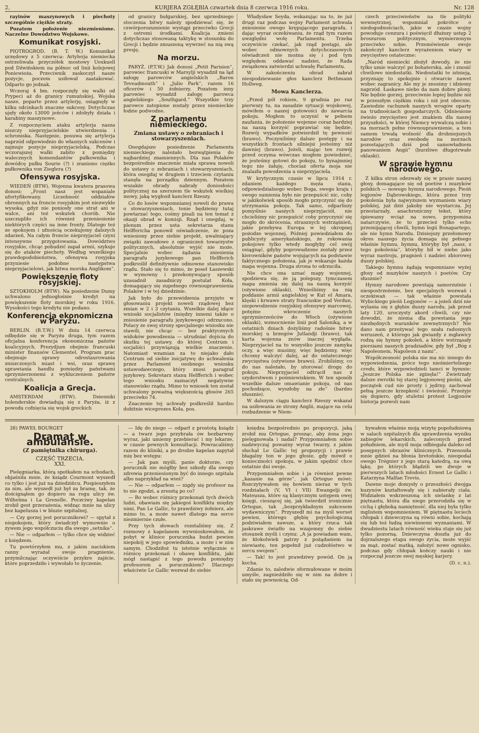2, KURJERA ZGŁĘBIA czwartek dnia 8 czerwca 1916 roku. Nr. 128
rayinów maszynowych i piechoty szczególnie ciężkie straty.
Pozatem położenie niezmienione. Naczelne Dowództwo Wojskowe.
Komunikat rosyjski.
PIOTROGROD. (B. T. W.) Komunikat urzędowy z 5 czerwca: Artylerja niemiecka ostrzeliwała przyczółek mostowy Uexkuell pod Dźwińskiem na północ od linii kolejowej Poniewieża. Przeciwnik zaskoczył nasze pozycje, poczem usiłował zaatakować. Odparto go jednak.
Wczoraj 4 bm. rozpoczęły się walki od Prypeci aż do granicy rumuńskiej. Wojska nasze, poparte przez artylerję, osiągnęły w kilku odcinkach znaczne sukcesy. Dotychczas ujęły około 13000 jeńców i zdobyły działa i karabiny maszynowe.
Z rozpoczęciem ataku artylerja nasza niszczy nieprzyjacielskie utwierdzenia i schroniska. Następnie, posuwa się artylerja naprzód odpowiednio do własnych sukcesów i zajmuje pozycje nieprzyjacielską. Podczas wczorajszej walki zabito z pomiędzy walecznych komendantów pułkownika i dowódcę pułku Sourie (?) i zraniono ciężko pułkownika von Zieglera (?)
Ofensywa rosyjska.
WIEDEŃ (BTW). Wojenna kwatera prasowa donosi: „Front nasz jest wspaniale ufortyfikowany. Liczebność oddziałów obronnych na froncie rosyjskim jest niezwykle wysoka, gdyż nie poniosły one strat ani w walce, ani też wskutek chorób. Nie uszczupliło ich również przeniesienie niektórych części na inne fronty. Dlatego też ze spokojem i ufnością oczekujemy dalszych zdarzeń. Na całym froncie nieprzyjaciel czyni intensywne przygotowania. Dowództwo rosyjskie, chcąc pobudzić zapał armii, szykuje się do ataków piechoty. Według wszelkiego prawdopodobieństwa, ofensywa rosyjska przyniesie podobne następstwa nieprzyjacielowi, jak bitwa morska Anglikom“.
Powiększenie floty rosyjskiej.
SZTOKHOLM (BTW). Na posiedzenie Dumy uchwalono jednogłośnie kredyt na powiększenie floty morskiej w roku 1916. Wysokości tego kredytu nie podano.
Konferencja ekonomiczna w Paryżu.
BERLIN. (B.T.W.) W dniu 14 czerwca odbędzie się w Paryżu druga, tym razem oficjalna konferencja ekonomiczna państw koalicyjnych. Prezydjum obejmie francuski minister finansów Clementel. Program prac obejmuje sprawy odrestaurowania zniszczonych miast i wsi, oraz sprawę uprawiania handlu pomiędzy państwami sprzymierzonemi z wykluczeniem państw centralnych.
Koalicja a Grecja.
AMSTERDAM (BTW). Dzienniki holenderskie dowiadują się z Paryża, iż z powodu cofnięcia się wojsk greckich
od granicy bułgarskiej, bez uprzedniego stoczenia bitwy należy spodziewać się, że czwórporozumienie wystąpi przeciwko Grecji z ostremi środkami. Koalicja zmieni dotychczas stosowaną taktykę w stosunku do Grecji i będzie zmuszoną wywrzeć na nią swą presję.
Na morzu.
PARYŻ. (P.T.W.) Jak donosi „Petit Parisien“, parowiec francuski w Marsylji wysadził na ląd załogę parowców angielskich „Baron Teveadmouth“ i „Julio Park“, razem 16 oficerów i 50 żołnierzy. Pozatem inny parowiec wysadził załogę parowca angielskiego „Southgard.“ Wszystkie trzy parowce zatopione zostały przez niemieckie łodzie podwodne.
Z parlamentu niemieckiego.
Zmiana ustawy o zebraniach i stowarzyszeniach.
Onegdajsze posiedzenie Parlamentu niemieckiego należało bezwątpienia do najbardziej znamiennych. Dla nas Polaków bezpośrednie znaczenie miała sprawa noweli do ustawy o zebraniach i stowarzyszeniach, która onegdaj w drugiem i trzeciem czytaniu stanęła na porządku dziennym. Pozatem wszakże obrady nabrały doniosłości politycznej na szerszem tle wskutek wielkiej mowy, jaką wygłosił kanclerz Rzeszy.
Co do losów wspomnianej noweli do prawa o stowarzyszeniach, tonie będziemy tutaj powtarzać tego, cośmy pisali na ten temat z okazji obrad w komisji. Rząd i onegdaj, w plenum przez usta sekretarza stanu Helffericha ponowił oświadczenie, że poza wniesiony przez siebie projekt, uwalniający związki zawodowe z ograniczeń towarzystw politycznych, absolutnie wyjść nie może. Specjalnie wobec żądania zniesienia paragrafu językowego pan Helfferich podkreślił definitywnie odmowne stanowisko rządu. Stało się to mimo, że poseł Łaszewski w wymowny i przekonywający sposób uzasadnił zasadniczy postulat Koła, domagający się zupełnego równouprawnienia Polaków i w tej dziedzinie.
Jak było do przewidzenia przyjęto w głosowaniu projekt noweli rządowej bez zmian w 2 i 3 czytaniu. Wszelkie dalej idące wnioski socjalistów (między innemi także o zniesienie paragrafu językowego) odrzucono. Polacy ze swej strony specjalnego wniosku nie stawili, nie chcąc — bez praktycznych widoków powodzenia — utrudniać dojścia do skutku tej ustawy, do której Centrum i socjaliści przywiązują wielkie znaczenie. Natomiast wzamian za to niejako dało Centrum od siebie inicjatywę do uchwalenia przez Parlament osobnego wniosku ustawodawczego, który znosi paragraf językowy. Sekretarz stanu Helfferich i wobec tego wniosku zaznaczył negatywne stanowisko rządu. Mimo to wniosek ten został uchwalony poważną większością głosów 265 przeciwko 74.
Znaczenie tej uchwały podkreślił bardzo dobitnie wiceprezes Koła, pos.
Władysław Seyda, wskazując na to, że już drugi raz podczas wojny Parlament uchwala zniesienie owego krępującego paragrafu, i dając wyraz oczekiwaniu, że rząd tym razem uwzględni wolę Parlamentu. Trzeba oczywiście czekać, jak rząd postąpi, ale wobec odmownych dotychczasowych oświadczeń nie można się i pod tym względem oddawać nadziei, że Rada związkowa zatwierdzi uchwałę Parlamentu.
W zakończeniu obrad zabrał niespodziewanie głos kanclerz Bethmann Hollweg.
Mowa Kanclerza.
„Przed pół rokiem, 9 grudnia po raz pierwszy tu, na zasadzie sytuacji wojskowej, mówiłem o naszej gotowości do zawarcia pokoju. Mogłem to uczynić w pełnem zaufaniu, że położenie wojenne coraz bardziej na naszą korzyść poprawiać się będzie. Rozwój wypadków potwierdził tę pewność (brawo). Poczyniliśmy dalsze postępy i na wszystkich frontach silniejsi jesteśmy niż dawniej (brawo). Jeżeli, mając ten rozwój przed oczyma wówczas mogłem powiedzieć, że jesteśmy gotowi do pokoju, to bynajmniej tego nie żałuję, chociaż oferta moja nie znalazła powodzenia u nieprzyjaciela.
W krytycznym czasie w lipcu 1914 r. zdaniem każdego męża stanu, odpowiedzialnego wobec Boga, swego kraju i swego sumienia było nie przepuścić nic, coby w jakikolwiek sposób mogło przyczynić się do utrzymania pokoju. Tak samo, odparliszy pomyślnie naszych nieprzyjaciół, nie chcieliśmy nic przepuścić coby przyczynić się mogło do skrócenia, strasznych wstrząśnień, jakie przebywa Europa w tej okropnej pożodze wojennej. Później powiedziałem do publicysty amerykańskiego, że rokowania pokojowe tylko wtedy mogłyby cel swój osiągnąć, gdyby poprowadzone zostały przez kierowników państw wojujących na podstawie faktycznego położenia, jak je wskazuje każda mapa wojenna. Druga strona to odrzuciła.
Nie chce ona uznać mapy wojennej, spodziewa się, że ją polepszy, tymczasem mapa zmienia się dalej na naszą korzyść (ożywione oklaski). Wnieśliśmy na nią poddanie armii angielskiej w Kut el Amara, klęski i krwawe straty francuskie pod Verdun, niepowodzenie rosyjskiej ofensywy marcowej, potężne wkroczenie naszych sprzymierzeńców do Włoch (ożywione oklaski), wzmocnienie linii pod Saloniką, a w ostatnich dniach dożyliśmy radośnie bitwy morskiej u brzegów Jutlandji (brawo), tak karta wojenna znów inaczej wygląda. Nieprzyjaciel na to wszystko jeszcze zamyka oczy, a więc musimy, więc będziemy, więc chcemy walczyć dalej, aż do ostatecznego zwycięstwa (ożywione brawo). Zrobiliśmy, co do nas należało, by utorować drogę do pokoju. Nieprzyjaciel odtrącił nas z szyderstwem i pośmiewiskiem. W ten sposób wszelkie dalsze omawianie pokoju, od nas pochodzące, wyszłoby na złe“ (bardzo słusznie).
W dalszym ciągu kanclerz Rzeszy wskazał na usiłowania ze strony Anglii, mające na celu rozbudzenie w Niem-
czech przeciwieństw na tle polityki wewnętrznej, wspomniał pokrótce o niedogodnościach, jakie w czasie wojny powoduje cenzura i poświęcił dłuższy ustęp 2 broszurom politycznym, wymierzonym przeciwko sobie. Przemówienie swoje zakończył kanclerz wyrażeniem wiary w zwycięstwo ostateczne:
„Naród niemiecki złożył dowody, że nie tylko umie walczyć po bohatersku, ale i znosić chwilowe niedostatki. Niedostatki te istnieją, przyznaję to spokojnie i otwarcie nawet wobec zagranicy. Ale my je znosimy i idziemy naprzód. Łaskawe niebo da nam dobre plony. Nie będzie gorzej, przeciwnie lepiej będzie niż w przeszłym ciężkim roku i niż jest obecnie. Zawiedzie rachunek naszych wrogów oparty na trudnościach gospodarczych. Odniesione świeżo zwycięstwo jest znakiem dla naszej przyszłości, w której Niemcy wywalczą sobie i na morzach pełne równouprawnienie, a tem samem trwałą wolność dla drobniejszych narodów oraz swobodę na morzach pozostających dziś pod samowładnem panowaniem Angii“ (burzliwe długotrwałe oklaski).
W sprawie hymnu narodowego.
Z kilku stron odezwały się w prasie naszej głosy, domagające się od poetów i muzyków polskich — nowego hymnu narodowego. Pieśń legjonów Dąbrowskiego, która przez trzy pokolenia była najwyższem wyznaniem wiary polskiej, już dziś jakoby nie wystarcza. Jej przestarzały, anachroniczny tekst, który śpiewamy wciąż na nowo, przypomina natarczywie, że to przecież tylko echo przemijającej chwili, hymn legii Bonapartego, ale nie hymn Narodu. Dzisiejszy przełomowy okres naszego życia domaga się pełnego właśnie hymnu, hymnu, któryby był „nasz, z tego pokolenia“, któryby bił w niebo jako wyraz nastroju, pragnień i nadziei zbiorowej duszy polskiej.
Takiego hymnu żądają wspomniane wyżej głosy od muzyków naszych i poetów. Czy słusznie?
Hymny narodowe powstają samorzutnie i niespostrzeżenie, bez specjalnych wezwań i oczekiwań — tak właśnie powstała Wybickiego pieśń Legjonów — a jeżeli dziś nie wylania się z głębin duszy narodu, jak przed laty 120, uroczysty akord chwili, czy nie dowodzi, że niema dla powstania jego niezbędnych warunków zewnętrznych? Nie dano nam przeżywać tego szału radosnych wzruszeń, z którego jak gwiazdy z mgławicy rodzą się hymny pokoleń, a które wstrząsały piersiami naszych pradziadów, gdy był „Bóg z Napoleonem, Napoleon z nami“.
Współczesność polska nie ma nic innego do wypowiedzenia, prócz tego nieśmiertelnego credo, które wypowiedzieli tamci w hymnie: „Jeszcze Polska nie zginęła!“ Zwietrzały dalsze zwrotki tej starej legjonowej pieśni, ale początek cud nie prosty i jędrny, zachował pełną jeszcze krzepkość i świeżość. Przeżyje się dopiero, gdy stuletni protest Legjonów historja pozwoli nam
38) PAWEŁ BOURGET
Dramat w ambulansie.
(Z pamiętnika chirurga).
CZĘŚĆ TRZECIA.
XXI.
Pielęgniarka, którą spotkałem na schodach, objaśniła mnie, że ksiądz Courmont wyszedł co tylko i jest już na dziedzińcu. Pospieszyłem za nim, ale wyszedł już był za bramę, tak, że doścignąłem go dopiero na rogu ulicy św. Wilhelma i La Grenelle. Poczciwy kapelan zrobił gest przerażenia, widząc mnie na ulicy bez kapelusza i w bluzie szpitalnej.
— Czy gorzej jest porucznikowi? — spytał z niepokojem, który świadczył wymownie o żywem jego współczuciu dla swego „setnika“.
— Nie — odparłem — tylko chce się widzieć z księdzem.
Tu powtórzyłem mu, z jakim naciskiem ranny wyrażał swoje pragnienie, przymilczając oczywiście przykre zajście, które poprzedziło i wywołało to życzenie.
— Idę do niego — odparł z prostotą ksiądz — a twarz jego przybrała ów bezbarwny wyraz, jaki umiemy przebierać i my lekarze, w czasie pewnych konsultacji. Powracaliśmy razem do kliniki, a po drodze kapelan zapytał mię bez wstępu:
— Jak pan myśli, panie doktorze, czy porucznik nie mógłby bez szkody dla swego zdrowia przeniesionym być do innego szpitala albo naprzykład na wieś?
— Nie — odparłem — nigdy się profesor na to nie zgodzi, a zresztą po co?
— Bo wobec różnicy przekonań tych dwóch ludzi, obawiam się jakiegoś konfliktu między nimi. Pan Le Gallic, to prawdziwy żołnierz, ale mimo to, a może nawet dlatego ma serce niezmiernie czułe.
Przy tych słowach rozstaliśmy się. Z rozmowy z kapelanem wywnioskowałem, że pobyt w klinice porucznika budzi pewien niepokój w jego spowiedniku, a może i w nim samym. Chodziłoż tu istotnie wyłącznie o różnicę przekonań i obawę konfliktu, jaki mógł nastąpić z tego powodu pomiędzy profesorem a porucznikiem? Dlaczego właściwie Le Gallic wezwał do siebie
księdza bezpośrednio po propozycji, jaką zrobił mu Ortegue, prosząc, aby żona jego pielęgnowała i nadal? Przypomniałem sobie nadzwyczaj poważny wyraz twarzy, z jakim słuchał Le Gallic tej propozycji i prawie błagalny ton w jego głosie, gdy mówił o konieczności spokoju, w jakim spędzić chce ostatnie dni swoje.
Przypomniałem sobie i ja również pewne „kazanie na górze“, jak Ortegue mówi: Rozczytywałem się bowiem nieraz w tych rozdziałach (V, VI i VII) Ewangelji św. Mateusza, które są klasycznym ustępem owej księgi, cieszącej się, jak twierdził ironicznie Ortegue, tak „bezprzykładnym sukcesem wydawniczym“. Przyszedł mi na myśl werset pewien, którego głębię psychologiczną podziwiałem zawsze, a który rzuca tak jaskrawe światło na wzajemny do siebie stosunek myśli i czynu: „A ja powiadam wam, że ktokolwiek patrzy z pożądaniem na niewiastę, ten popełnił już cudzołóstwo w sercu swojem“.
— Tak! to jest prawdziwy powód. On ją kocha.
Zdanie to, zaledwie sformułowane w moim umyśle, zagnieździło się w nim na dobre i stało się pewnością. Od-
bywałem właśnie moją wizytę popołudniową w salach szpitalnych dla sprawdzenia wyniku zabiegów lekarskich, zaleconych przed południem, ale myśl moja odbiegała daleko od posępnych obrazów klinicznych. Przenosiła mnie gdzieś na błonia bretońskie, nieopodal owego Trégnier z jego starą katedrą, na ową łąkę, po których błądzili we dwoje w pierwszych latach młodości Ernest Le Gallic i Katarzyna Malfan Trevis.
Dawne moje domysły o przeszłości dwojga kuzynów kształtowały się i nabierały ciała. Widziałem wskrzeszoną ich sielankę z lat piętnastu, która dla niego przerodziła się w cichą i głęboką namiętność, dla niej była tylko mglistem wspomnieniem. W piętnastu leciech chłopak i dziewczyna są równi sobie, kochają się lub też łudzą niewinnemi wyznaniami. W dwudziestu latach równość wieku staje się już tylko pozorną. Dziewczyna doszła już do dojrzalszego etapu swego życia, może wyjść za mąż, zostać matką, założyć nowe ognisko, podczas gdy chłopak kończy nauki i nie rozpoczął jeszcze swej męskiej karjery.
(D. c. n.).